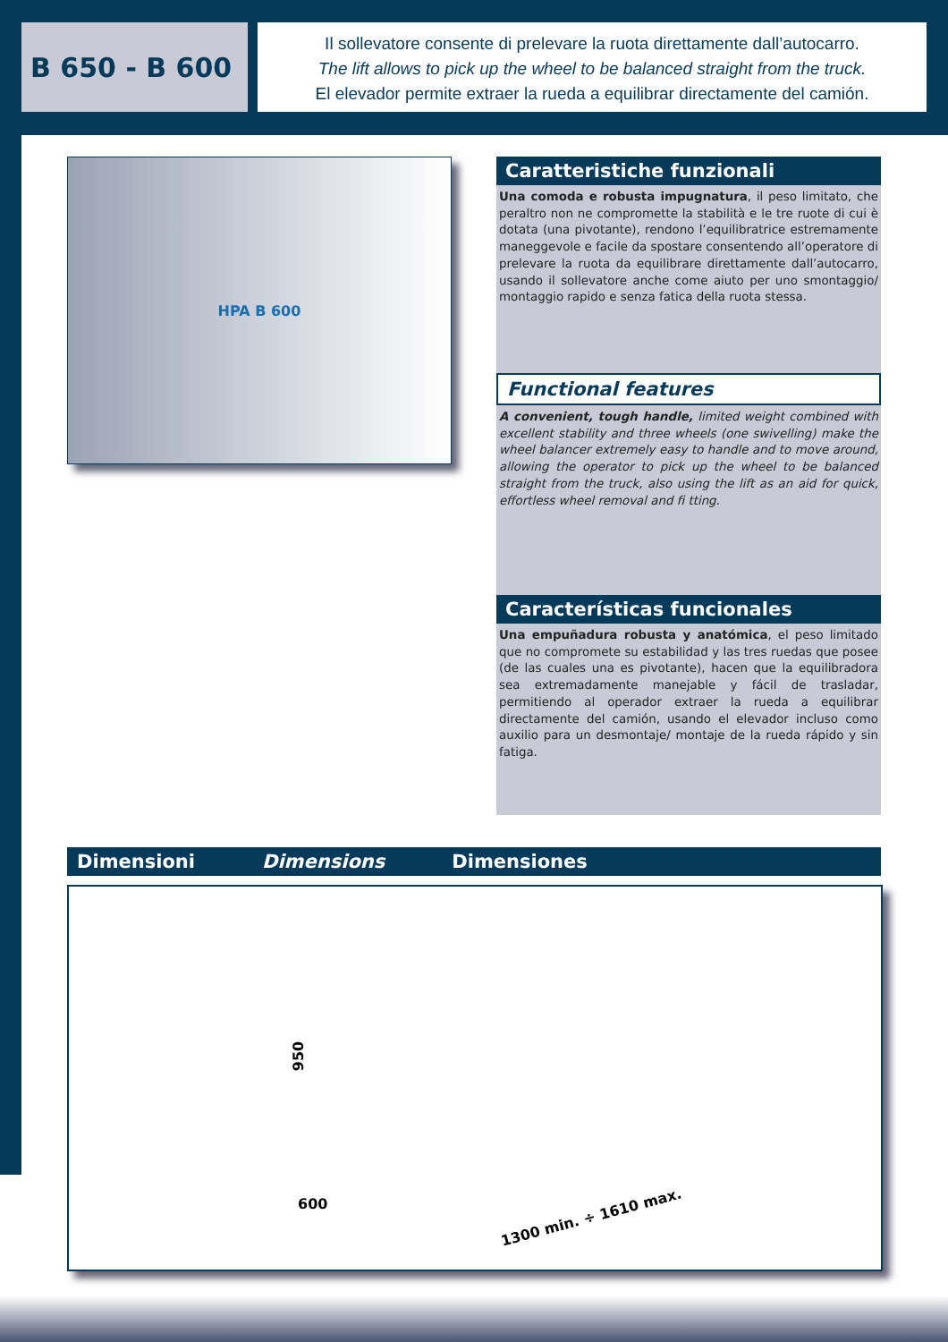B 650 - B 600
Il sollevatore consente di prelevare la ruota direttamente dall’autocarro.
The lift allows to pick up the wheel to be balanced straight from the truck.
El elevador permite extraer la rueda a equilibrar directamente del camión.
HPA B 600
Caratteristiche funzionali
Una comoda e robusta impugnatura, il peso limitato, che peraltro non ne compromette la stabilità e le tre ruote di cui è dotata (una pivotante), rendono l’equilibratrice estremamente maneggevole e facile da spostare consentendo all’operatore di prelevare la ruota da equilibrare direttamente dall’autocarro, usando il sollevatore anche come aiuto per uno smontaggio/ montaggio rapido e senza fatica della ruota stessa.
Functional features
A convenient, tough handle, limited weight combined with excellent stability and three wheels (one swivelling) make the wheel balancer extremely easy to handle and to move around, allowing the operator to pick up the wheel to be balanced straight from the truck, also using the lift as an aid for quick, effortless wheel removal and fi tting.
Características funcionales
Una empuñadura robusta y anatómica, el peso limitado que no compromete su estabilidad y las tres ruedas que posee (de las cuales una es pivotante), hacen que la equilibradora sea extremadamente manejable y fácil de trasladar, permitiendo al operador extraer la rueda a equilibrar directamente del camión, usando el elevador incluso como auxilio para un desmontaje/ montaje de la rueda rápido y sin fatiga.
Dimensioni Dimensions Dimensiones
950
600
1300 min. ÷ 1610 max.